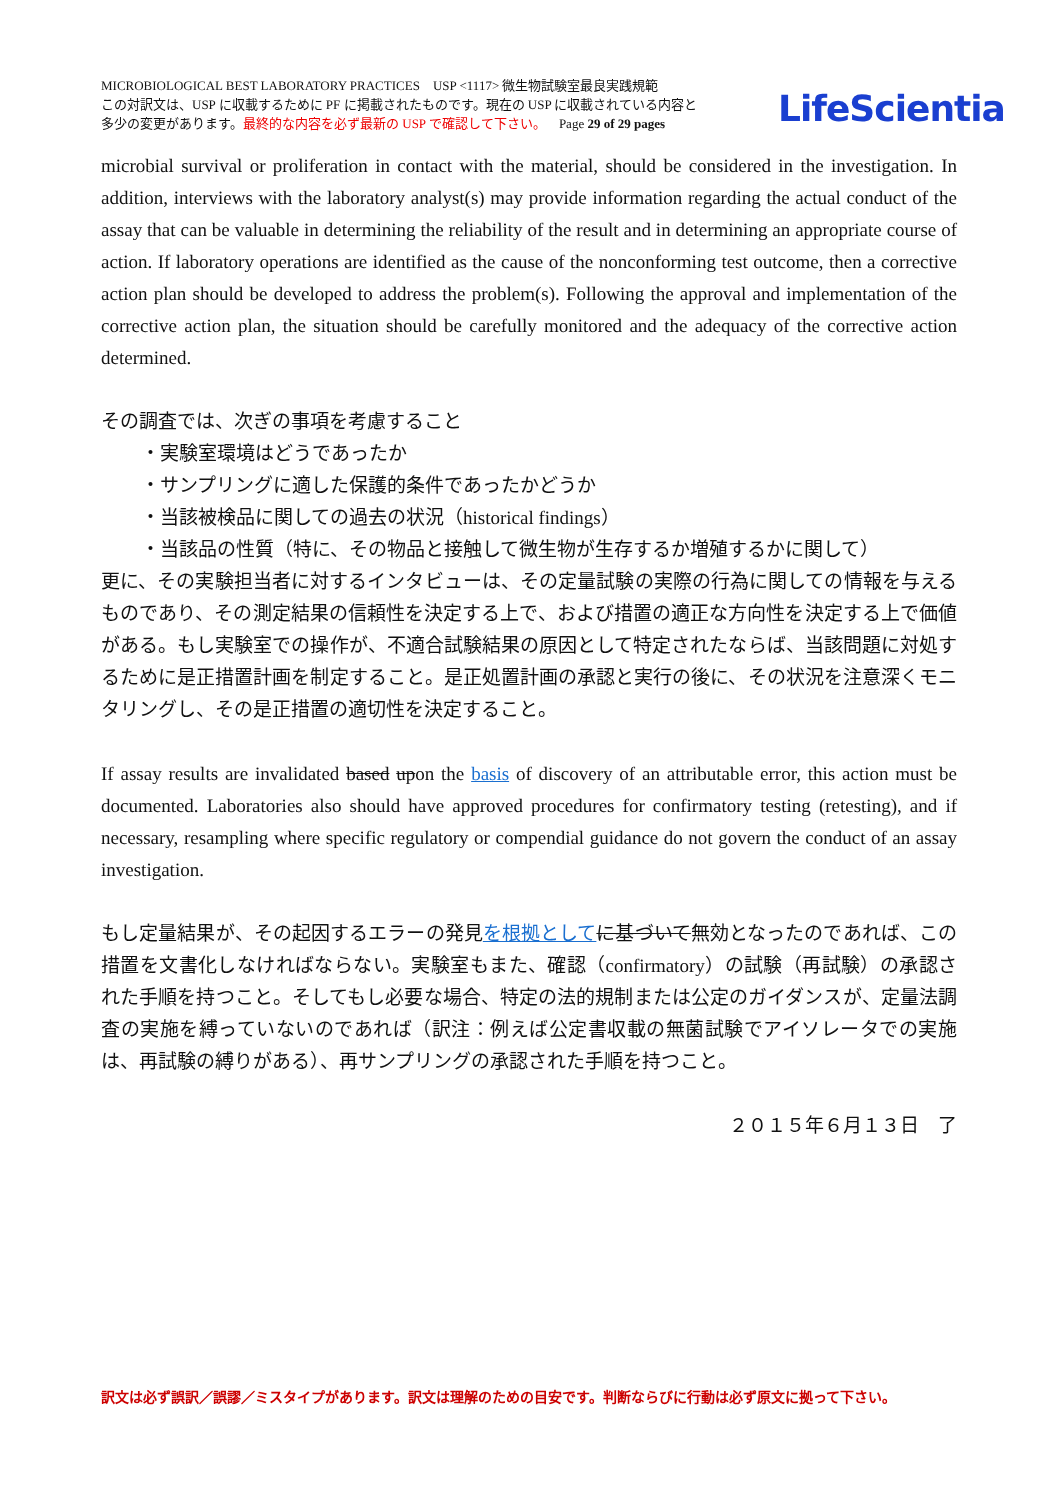MICROBIOLOGICAL BEST LABORATORY PRACTICES USP <1117> 微生物試験室最良実践規範
この対訳文は、USP に収載するために PF に掲載されたものです。現在の USP に収載されている内容と
多少の変更があります。最終的な内容を必ず最新の USP で確認して下さい。 Page 29 of 29 pages
LifeScientia
microbial survival or proliferation in contact with the material, should be considered in the investigation. In addition, interviews with the laboratory analyst(s) may provide information regarding the actual conduct of the assay that can be valuable in determining the reliability of the result and in determining an appropriate course of action. If laboratory operations are identified as the cause of the nonconforming test outcome, then a corrective action plan should be developed to address the problem(s). Following the approval and implementation of the corrective action plan, the situation should be carefully monitored and the adequacy of the corrective action determined.
その調査では、次ぎの事項を考慮すること
・実験室環境はどうであったか
・サンプリングに適した保護的条件であったかどうか
・当該被検品に関しての過去の状況（historical findings）
・当該品の性質（特に、その物品と接触して微生物が生存するか増殖するかに関して）
更に、その実験担当者に対するインタビューは、その定量試験の実際の行為に関しての情報を与えるものであり、その測定結果の信頼性を決定する上で、および措置の適正な方向性を決定する上で価値がある。もし実験室での操作が、不適合試験結果の原因として特定されたならば、当該問題に対処するために是正措置計画を制定すること。是正処置計画の承認と実行の後に、その状況を注意深くモニタリングし、その是正措置の適切性を決定すること。
If assay results are invalidated based upon the basis of discovery of an attributable error, this action must be documented. Laboratories also should have approved procedures for confirmatory testing (retesting), and if necessary, resampling where specific regulatory or compendial guidance do not govern the conduct of an assay investigation.
もし定量結果が、その起因するエラーの発見を根拠として に基づいて無効となったのであれば、この措置を文書化しなければならない。実験室もまた、確認（confirmatory）の試験（再試験）の承認された手順を持つこと。そしてもし必要な場合、特定の法的規制または公定のガイダンスが、定量法調査の実施を縛っていないのであれば（訳注：例えば公定書収載の無菌試験でアイソレータでの実施は、再試験の縛りがある）、再サンプリングの承認された手順を持つこと。
２０１５年６月１３日　了
訳文は必ず誤訳／誤謬／ミスタイプがあります。訳文は理解のための目安です。判断ならびに行動は必ず原文に拠って下さい。